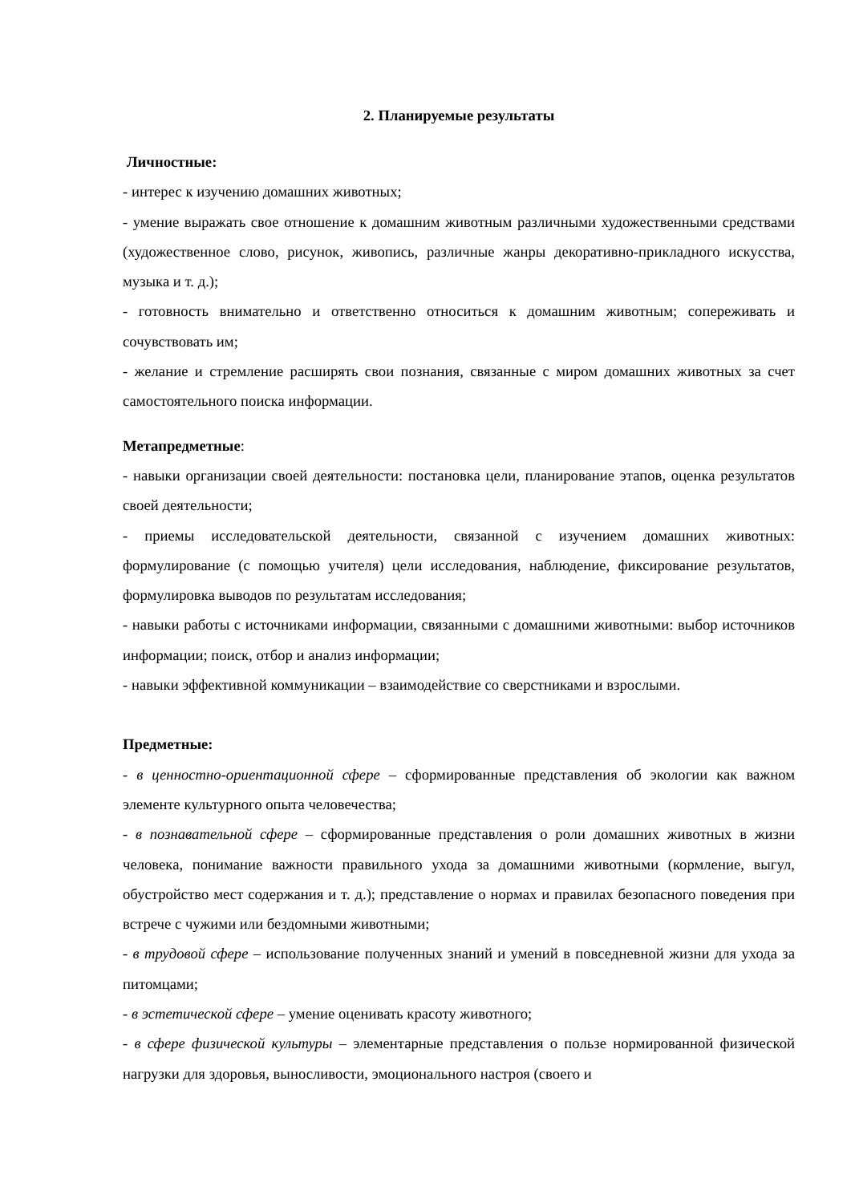2. Планируемые результаты
Личностные:
- интерес к изучению домашних животных;
- умение выражать свое отношение к домашним животным различными художественными средствами (художественное слово, рисунок, живопись, различные жанры декоративно-прикладного искусства, музыка и т. д.);
- готовность внимательно и ответственно относиться к домашним животным; сопереживать и сочувствовать им;
- желание и стремление расширять свои познания, связанные с миром домашних животных за счет самостоятельного поиска информации.
Метапредметные:
- навыки организации своей деятельности: постановка цели, планирование этапов, оценка результатов своей деятельности;
- приемы исследовательской деятельности, связанной с изучением домашних животных: формулирование (с помощью учителя) цели исследования, наблюдение, фиксирование результатов, формулировка выводов по результатам исследования;
- навыки работы с источниками информации, связанными с домашними животными: выбор источников информации; поиск, отбор и анализ информации;
- навыки эффективной коммуникации – взаимодействие со сверстниками и взрослыми.
Предметные:
- в ценностно-ориентационной сфере – сформированные представления об экологии как важном элементе культурного опыта человечества;
- в познавательной сфере – сформированные представления о роли домашних животных в жизни человека, понимание важности правильного ухода за домашними животными (кормление, выгул, обустройство мест содержания и т. д.); представление о нормах и правилах безопасного поведения при встрече с чужими или бездомными животными;
- в трудовой сфере – использование полученных знаний и умений в повседневной жизни для ухода за питомцами;
- в эстетической сфере – умение оценивать красоту животного;
- в сфере физической культуры – элементарные представления о пользе нормированной физической нагрузки для здоровья, выносливости, эмоционального настроя (своего и